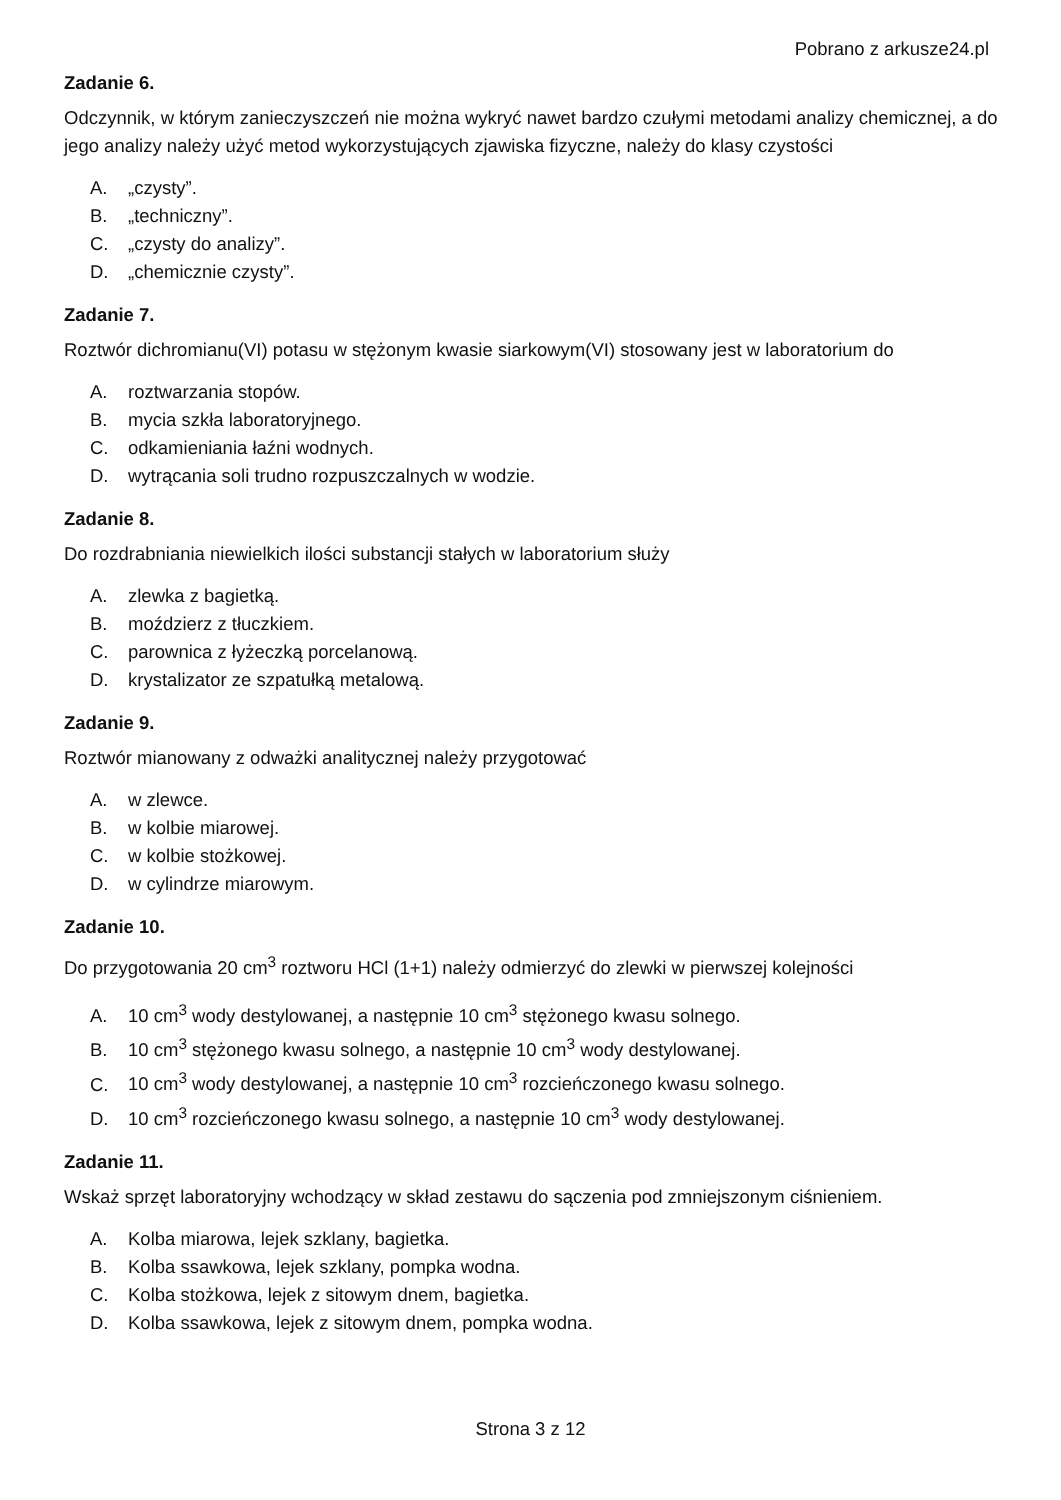Pobrano z arkusze24.pl
Zadanie 6.
Odczynnik, w którym zanieczyszczeń nie można wykryć nawet bardzo czułymi metodami analizy chemicznej, a do jego analizy należy użyć metod wykorzystujących zjawiska fizyczne, należy do klasy czystości
A. „czysty”.
B. „techniczny”.
C. „czysty do analizy”.
D. „chemicznie czysty”.
Zadanie 7.
Roztwór dichromianu(VI) potasu w stężonym kwasie siarkowym(VI) stosowany jest w laboratorium do
A. roztwarzania stopów.
B. mycia szkła laboratoryjnego.
C. odkamieniania łaźni wodnych.
D. wytrącania soli trudno rozpuszczalnych w wodzie.
Zadanie 8.
Do rozdrabniania niewielkich ilości substancji stałych w laboratorium służy
A. zlewka z bagietką.
B. moździerz z tłuczkiem.
C. parownica z łyżeczką porcelanową.
D. krystalizator ze szpatułką metalową.
Zadanie 9.
Roztwór mianowany z odważki analitycznej należy przygotować
A. w zlewce.
B. w kolbie miarowej.
C. w kolbie stożkowej.
D. w cylindrze miarowym.
Zadanie 10.
Do przygotowania 20 cm<sup>3</sup> roztworu HCl (1+1) należy odmierzyć do zlewki w pierwszej kolejności
A. 10 cm<sup>3</sup> wody destylowanej, a następnie 10 cm<sup>3</sup> stężonego kwasu solnego.
B. 10 cm<sup>3</sup> stężonego kwasu solnego, a następnie 10 cm<sup>3</sup> wody destylowanej.
C. 10 cm<sup>3</sup> wody destylowanej, a następnie 10 cm<sup>3</sup> rozcieńczonego kwasu solnego.
D. 10 cm<sup>3</sup> rozcieńczonego kwasu solnego, a następnie 10 cm<sup>3</sup> wody destylowanej.
Zadanie 11.
Wskaż sprzęt laboratoryjny wchodzący w skład zestawu do sączenia pod zmniejszonym ciśnieniem.
A. Kolba miarowa, lejek szklany, bagietka.
B. Kolba ssawkowa, lejek szklany, pompka wodna.
C. Kolba stożkowa, lejek z sitowym dnem, bagietka.
D. Kolba ssawkowa, lejek z sitowym dnem, pompka wodna.
Strona 3 z 12